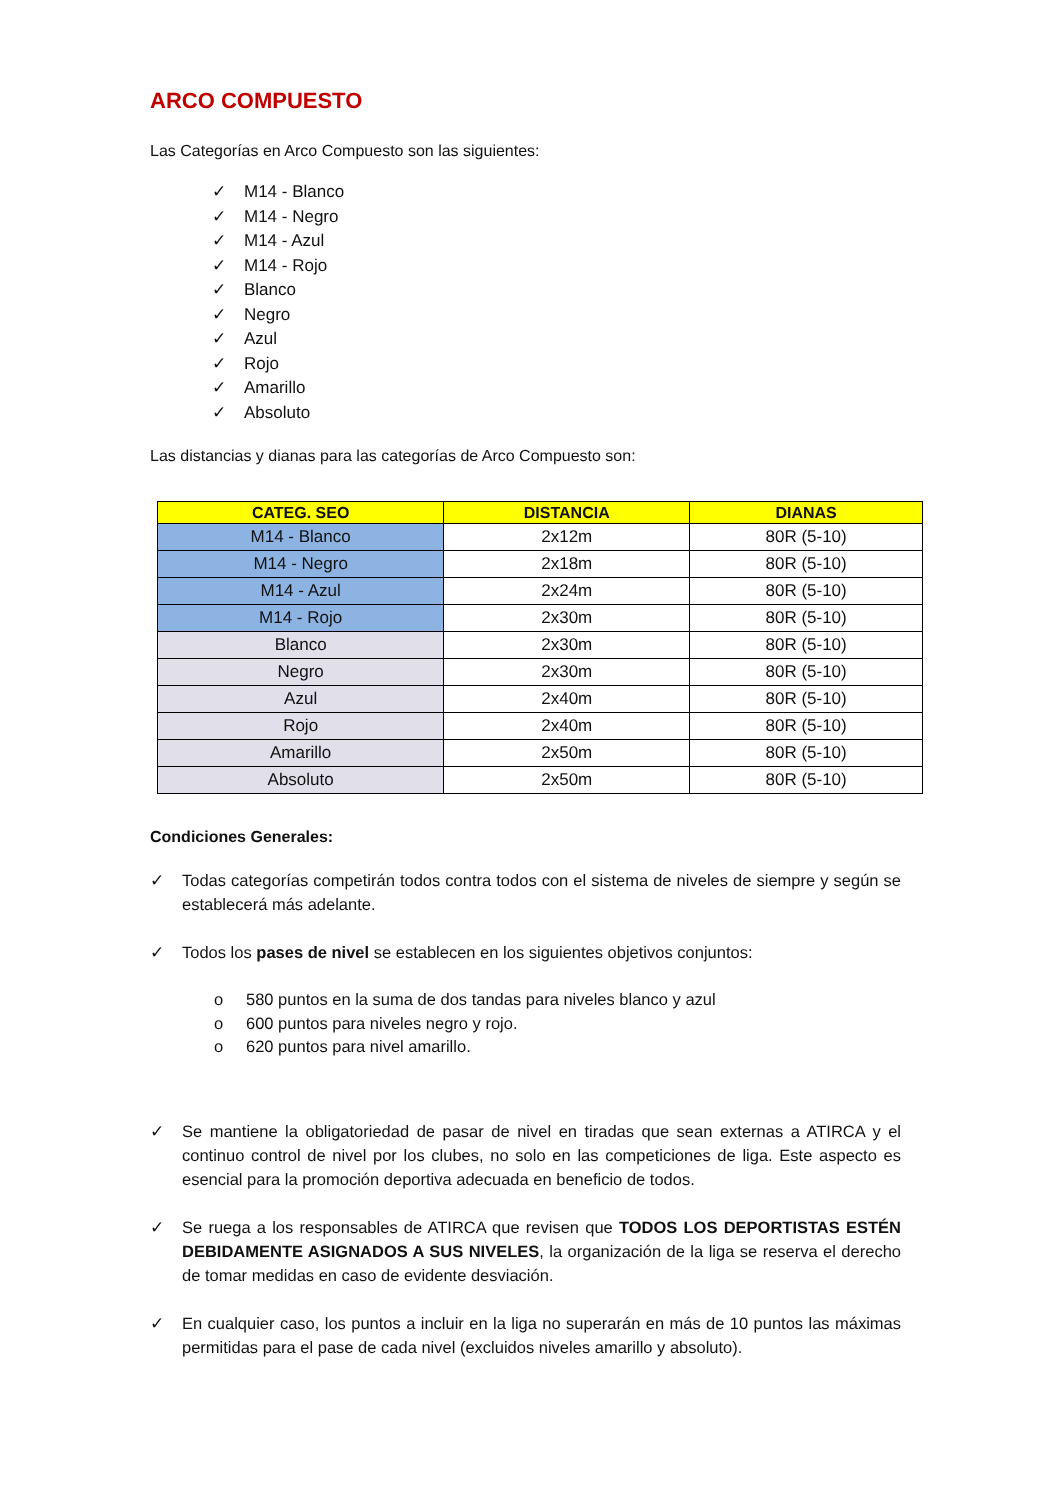ARCO COMPUESTO
Las Categorías en Arco Compuesto son las siguientes:
✓ M14 - Blanco
✓ M14 - Negro
✓ M14 - Azul
✓ M14 - Rojo
✓ Blanco
✓ Negro
✓ Azul
✓ Rojo
✓ Amarillo
✓ Absoluto
Las distancias y dianas para las categorías de Arco Compuesto son:
| CATEG. SEO | DISTANCIA | DIANAS |
| --- | --- | --- |
| M14 - Blanco | 2x12m | 80R (5-10) |
| M14 - Negro | 2x18m | 80R (5-10) |
| M14 - Azul | 2x24m | 80R (5-10) |
| M14 - Rojo | 2x30m | 80R (5-10) |
| Blanco | 2x30m | 80R (5-10) |
| Negro | 2x30m | 80R (5-10) |
| Azul | 2x40m | 80R (5-10) |
| Rojo | 2x40m | 80R (5-10) |
| Amarillo | 2x50m | 80R (5-10) |
| Absoluto | 2x50m | 80R (5-10) |
Condiciones Generales:
✓ Todas categorías competirán todos contra todos con el sistema de niveles de siempre y según se establecerá más adelante.
✓ Todos los pases de nivel se establecen en los siguientes objetivos conjuntos:
o 580 puntos en la suma de dos tandas para niveles blanco y azul
o 600 puntos para niveles negro y rojo.
o 620 puntos para nivel amarillo.
✓ Se mantiene la obligatoriedad de pasar de nivel en tiradas que sean externas a ATIRCA y el continuo control de nivel por los clubes, no solo en las competiciones de liga. Este aspecto es esencial para la promoción deportiva adecuada en beneficio de todos.
✓ Se ruega a los responsables de ATIRCA que revisen que TODOS LOS DEPORTISTAS ESTÉN DEBIDAMENTE ASIGNADOS A SUS NIVELES, la organización de la liga se reserva el derecho de tomar medidas en caso de evidente desviación.
✓ En cualquier caso, los puntos a incluir en la liga no superarán en más de 10 puntos las máximas permitidas para el pase de cada nivel (excluidos niveles amarillo y absoluto).